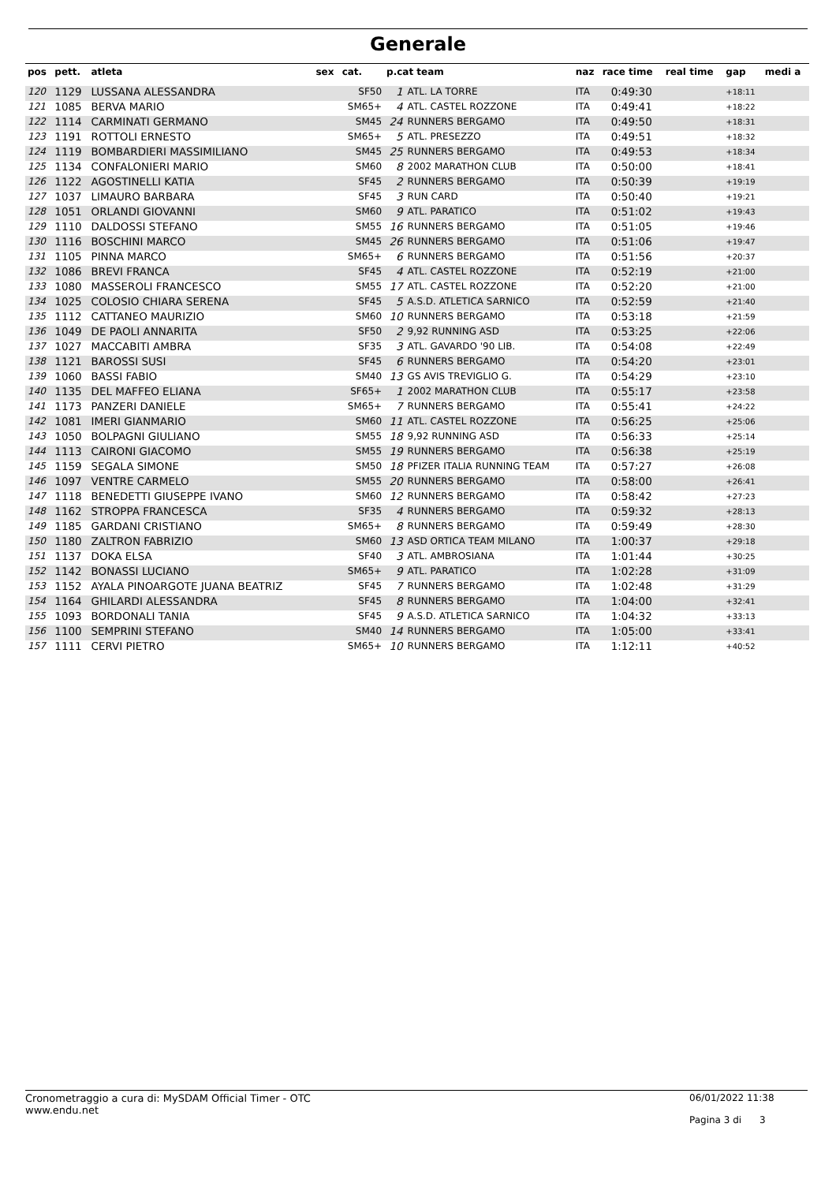Generale
| pos | pett. | atleta | sex | cat. | p.cat team | | naz | race time | real time | gap | medi a |
| --- | --- | --- | --- | --- | --- | --- | --- | --- | --- | --- | --- |
| 120 | 1129 | LUSSANA ALESSANDRA | | SF50 | 1 | ATL. LA TORRE | ITA | 0:49:30 | | +18:11 | |
| 121 | 1085 | BERVA MARIO | | SM65+ | 4 | ATL. CASTEL ROZZONE | ITA | 0:49:41 | | +18:22 | |
| 122 | 1114 | CARMINATI GERMANO | | SM45 | 24 | RUNNERS BERGAMO | ITA | 0:49:50 | | +18:31 | |
| 123 | 1191 | ROTTOLI ERNESTO | | SM65+ | 5 | ATL. PRESEZZO | ITA | 0:49:51 | | +18:32 | |
| 124 | 1119 | BOMBARDIERI MASSIMILIANO | | SM45 | 25 | RUNNERS BERGAMO | ITA | 0:49:53 | | +18:34 | |
| 125 | 1134 | CONFALONIERI MARIO | | SM60 | 8 | 2002 MARATHON CLUB | ITA | 0:50:00 | | +18:41 | |
| 126 | 1122 | AGOSTINELLI KATIA | | SF45 | 2 | RUNNERS BERGAMO | ITA | 0:50:39 | | +19:19 | |
| 127 | 1037 | LIMAURO BARBARA | | SF45 | 3 | RUN CARD | ITA | 0:50:40 | | +19:21 | |
| 128 | 1051 | ORLANDI GIOVANNI | | SM60 | 9 | ATL. PARATICO | ITA | 0:51:02 | | +19:43 | |
| 129 | 1110 | DALDOSSI STEFANO | | SM55 | 16 | RUNNERS BERGAMO | ITA | 0:51:05 | | +19:46 | |
| 130 | 1116 | BOSCHINI MARCO | | SM45 | 26 | RUNNERS BERGAMO | ITA | 0:51:06 | | +19:47 | |
| 131 | 1105 | PINNA MARCO | | SM65+ | 6 | RUNNERS BERGAMO | ITA | 0:51:56 | | +20:37 | |
| 132 | 1086 | BREVI FRANCA | | SF45 | 4 | ATL. CASTEL ROZZONE | ITA | 0:52:19 | | +21:00 | |
| 133 | 1080 | MASSEROLI FRANCESCO | | SM55 | 17 | ATL. CASTEL ROZZONE | ITA | 0:52:20 | | +21:00 | |
| 134 | 1025 | COLOSIO CHIARA SERENA | | SF45 | 5 | A.S.D. ATLETICA SARNICO | ITA | 0:52:59 | | +21:40 | |
| 135 | 1112 | CATTANEO MAURIZIO | | SM60 | 10 | RUNNERS BERGAMO | ITA | 0:53:18 | | +21:59 | |
| 136 | 1049 | DE PAOLI ANNARITA | | SF50 | 2 | 9,92 RUNNING ASD | ITA | 0:53:25 | | +22:06 | |
| 137 | 1027 | MACCABITI AMBRA | | SF35 | 3 | ATL. GAVARDO '90 LIB. | ITA | 0:54:08 | | +22:49 | |
| 138 | 1121 | BAROSSI SUSI | | SF45 | 6 | RUNNERS BERGAMO | ITA | 0:54:20 | | +23:01 | |
| 139 | 1060 | BASSI FABIO | | SM40 | 13 | GS AVIS TREVIGLIO G. | ITA | 0:54:29 | | +23:10 | |
| 140 | 1135 | DEL MAFFEO ELIANA | | SF65+ | 1 | 2002 MARATHON CLUB | ITA | 0:55:17 | | +23:58 | |
| 141 | 1173 | PANZERI DANIELE | | SM65+ | 7 | RUNNERS BERGAMO | ITA | 0:55:41 | | +24:22 | |
| 142 | 1081 | IMERI GIANMARIO | | SM60 | 11 | ATL. CASTEL ROZZONE | ITA | 0:56:25 | | +25:06 | |
| 143 | 1050 | BOLPAGNI GIULIANO | | SM55 | 18 | 9,92 RUNNING ASD | ITA | 0:56:33 | | +25:14 | |
| 144 | 1113 | CAIRONI GIACOMO | | SM55 | 19 | RUNNERS BERGAMO | ITA | 0:56:38 | | +25:19 | |
| 145 | 1159 | SEGALA SIMONE | | SM50 | 18 | PFIZER ITALIA RUNNING TEAM | ITA | 0:57:27 | | +26:08 | |
| 146 | 1097 | VENTRE CARMELO | | SM55 | 20 | RUNNERS BERGAMO | ITA | 0:58:00 | | +26:41 | |
| 147 | 1118 | BENEDETTI GIUSEPPE IVANO | | SM60 | 12 | RUNNERS BERGAMO | ITA | 0:58:42 | | +27:23 | |
| 148 | 1162 | STROPPA FRANCESCA | | SF35 | 4 | RUNNERS BERGAMO | ITA | 0:59:32 | | +28:13 | |
| 149 | 1185 | GARDANI CRISTIANO | | SM65+ | 8 | RUNNERS BERGAMO | ITA | 0:59:49 | | +28:30 | |
| 150 | 1180 | ZALTRON FABRIZIO | | SM60 | 13 | ASD ORTICA TEAM MILANO | ITA | 1:00:37 | | +29:18 | |
| 151 | 1137 | DOKA ELSA | | SF40 | 3 | ATL. AMBROSIANA | ITA | 1:01:44 | | +30:25 | |
| 152 | 1142 | BONASSI LUCIANO | | SM65+ | 9 | ATL. PARATICO | ITA | 1:02:28 | | +31:09 | |
| 153 | 1152 | AYALA PINOARGOTE JUANA BEATRIZ | | SF45 | 7 | RUNNERS BERGAMO | ITA | 1:02:48 | | +31:29 | |
| 154 | 1164 | GHILARDI ALESSANDRA | | SF45 | 8 | RUNNERS BERGAMO | ITA | 1:04:00 | | +32:41 | |
| 155 | 1093 | BORDONALI TANIA | | SF45 | 9 | A.S.D. ATLETICA SARNICO | ITA | 1:04:32 | | +33:13 | |
| 156 | 1100 | SEMPRINI STEFANO | | SM40 | 14 | RUNNERS BERGAMO | ITA | 1:05:00 | | +33:41 | |
| 157 | 1111 | CERVI PIETRO | | SM65+ | 10 | RUNNERS BERGAMO | ITA | 1:12:11 | | +40:52 | |
Cronometraggio a cura di: MySDAM Official Timer - OTC
www.endu.net
06/01/2022 11:38
Pagina 3 di 3